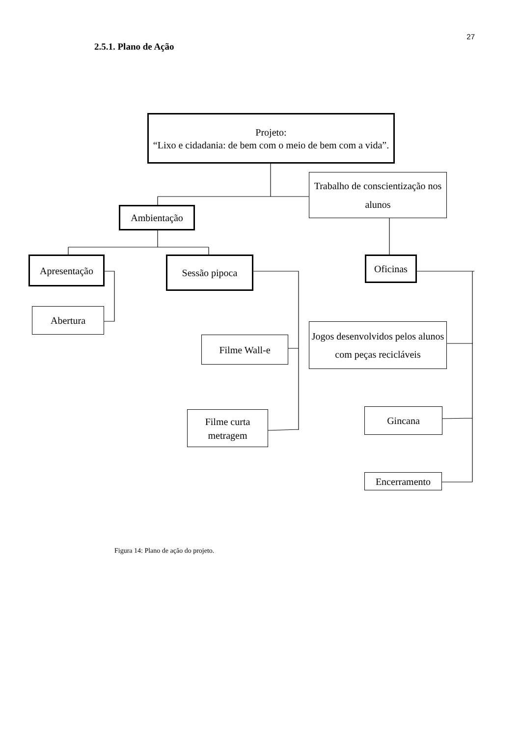27
2.5.1. Plano de Ação
Projeto:
“Lixo e cidadania: de bem com o meio de bem com a vida”.
Trabalho de conscientização nos alunos
Ambientação
Apresentação
Sessão pipoca
Oficinas
Abertura
Jogos desenvolvidos pelos alunos com peças recicláveis
Filme Wall-e
Filme curta metragem
Gincana
Encerramento
Figura 14: Plano de ação do projeto.